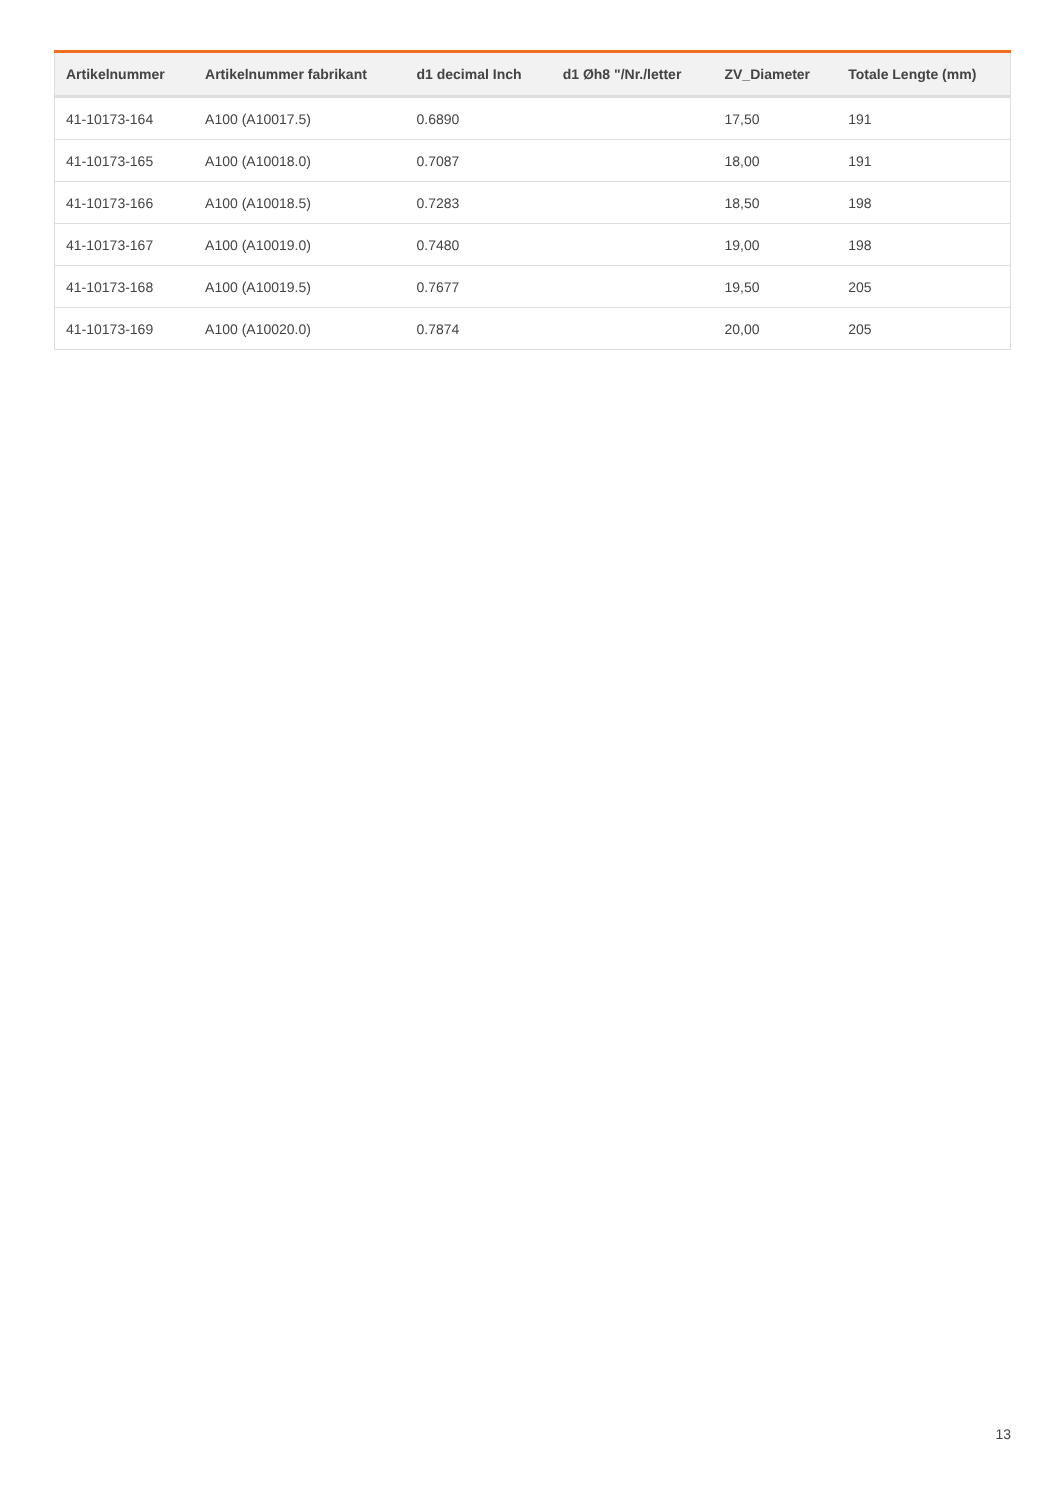| Artikelnummer | Artikelnummer fabrikant | d1 decimal Inch | d1 Øh8 "/Nr./letter | ZV_Diameter | Totale Lengte (mm) |
| --- | --- | --- | --- | --- | --- |
| 41-10173-164 | A100 (A10017.5) | 0.6890 | | 17,50 | 191 |
| 41-10173-165 | A100 (A10018.0) | 0.7087 | | 18,00 | 191 |
| 41-10173-166 | A100 (A10018.5) | 0.7283 | | 18,50 | 198 |
| 41-10173-167 | A100 (A10019.0) | 0.7480 | | 19,00 | 198 |
| 41-10173-168 | A100 (A10019.5) | 0.7677 | | 19,50 | 205 |
| 41-10173-169 | A100 (A10020.0) | 0.7874 | | 20,00 | 205 |
13